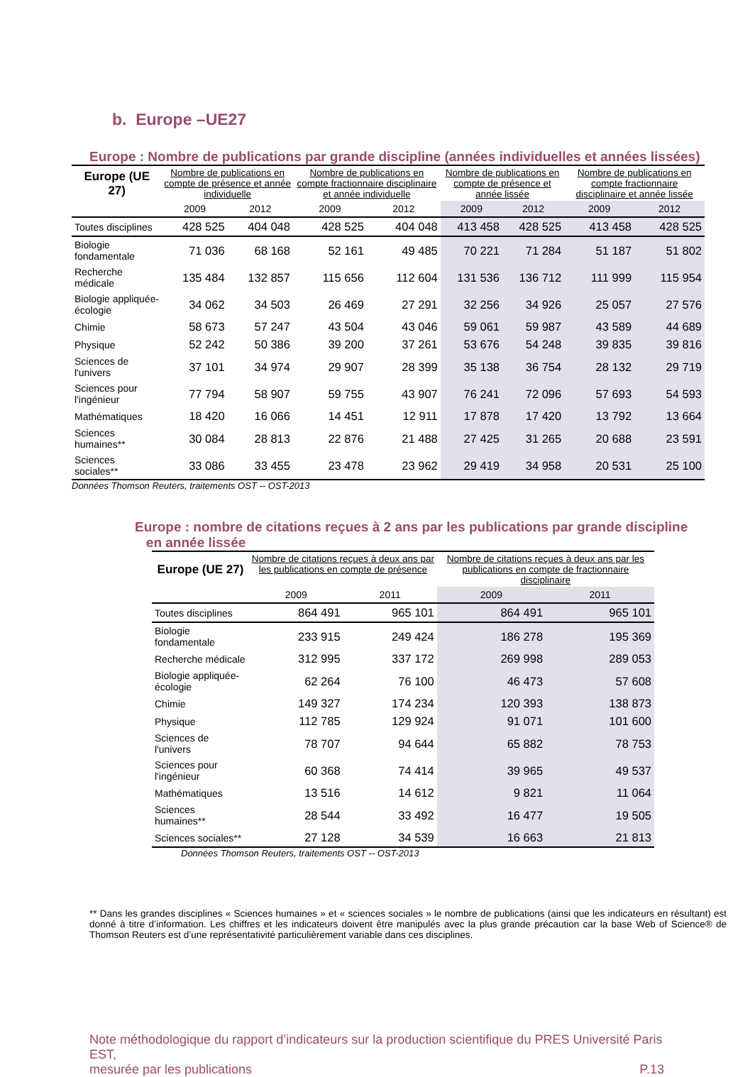b. Europe –UE27
Europe : Nombre de publications par grande discipline (années individuelles et années lissées)
| Europe (UE 27) | Nombre de publications en compte de présence et année individuelle | | Nombre de publications en compte fractionnaire disciplinaire et année individuelle | | Nombre de publications en compte de présence et année lissée | | Nombre de publications en compte fractionnaire disciplinaire et année lissée | |
| | 2009 | 2012 | 2009 | 2012 | 2009 | 2012 | 2009 | 2012 |
| Toutes disciplines | 428 525 | 404 048 | 428 525 | 404 048 | 413 458 | 428 525 | 413 458 | 428 525 |
| Biologie fondamentale | 71 036 | 68 168 | 52 161 | 49 485 | 70 221 | 71 284 | 51 187 | 51 802 |
| Recherche médicale | 135 484 | 132 857 | 115 656 | 112 604 | 131 536 | 136 712 | 111 999 | 115 954 |
| Biologie appliquée-écologie | 34 062 | 34 503 | 26 469 | 27 291 | 32 256 | 34 926 | 25 057 | 27 576 |
| Chimie | 58 673 | 57 247 | 43 504 | 43 046 | 59 061 | 59 987 | 43 589 | 44 689 |
| Physique | 52 242 | 50 386 | 39 200 | 37 261 | 53 676 | 54 248 | 39 835 | 39 816 |
| Sciences de l'univers | 37 101 | 34 974 | 29 907 | 28 399 | 35 138 | 36 754 | 28 132 | 29 719 |
| Sciences pour l'ingénieur | 77 794 | 58 907 | 59 755 | 43 907 | 76 241 | 72 096 | 57 693 | 54 593 |
| Mathématiques | 18 420 | 16 066 | 14 451 | 12 911 | 17 878 | 17 420 | 13 792 | 13 664 |
| Sciences humaines** | 30 084 | 28 813 | 22 876 | 21 488 | 27 425 | 31 265 | 20 688 | 23 591 |
| Sciences sociales** | 33 086 | 33 455 | 23 478 | 23 962 | 29 419 | 34 958 | 20 531 | 25 100 |
Données Thomson Reuters, traitements OST -- OST-2013
Europe : nombre de citations reçues à 2 ans par les publications par grande discipline
en année lissée
| Europe (UE 27) | Nombre de citations reçues à deux ans par les publications en compte de présence | | Nombre de citations reçues à deux ans par les publications en compte de fractionnaire disciplinaire | |
| | 2009 | 2011 | 2009 | 2011 |
| Toutes disciplines | 864 491 | 965 101 | 864 491 | 965 101 |
| Biologie fondamentale | 233 915 | 249 424 | 186 278 | 195 369 |
| Recherche médicale | 312 995 | 337 172 | 269 998 | 289 053 |
| Biologie appliquée-écologie | 62 264 | 76 100 | 46 473 | 57 608 |
| Chimie | 149 327 | 174 234 | 120 393 | 138 873 |
| Physique | 112 785 | 129 924 | 91 071 | 101 600 |
| Sciences de l'univers | 78 707 | 94 644 | 65 882 | 78 753 |
| Sciences pour l'ingénieur | 60 368 | 74 414 | 39 965 | 49 537 |
| Mathématiques | 13 516 | 14 612 | 9 821 | 11 064 |
| Sciences humaines** | 28 544 | 33 492 | 16 477 | 19 505 |
| Sciences sociales** | 27 128 | 34 539 | 16 663 | 21 813 |
Données Thomson Reuters, traitements OST -- OST-2013
** Dans les grandes disciplines « Sciences humaines » et « sciences sociales » le nombre de publications (ainsi que les indicateurs en résultant) est donné à titre d’information. Les chiffres et les indicateurs doivent être manipulés avec la plus grande précaution car la base Web of Science® de Thomson Reuters est d’une représentativité particulièrement variable dans ces disciplines.
Note méthodologique du rapport d’indicateurs sur la production scientifique du PRES Université Paris EST,
mesurée par les publications P.13